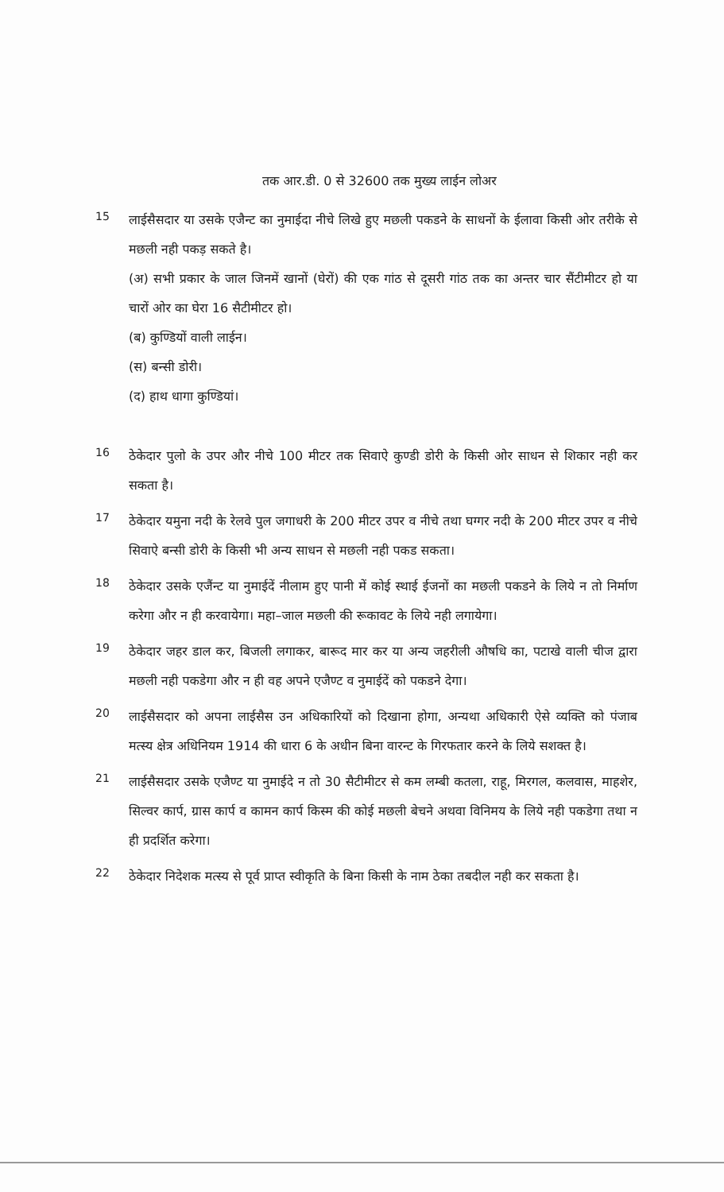तक आर.डी. 0 से 32600 तक मुख्य लाईन लोअर
15
लाईसैसदार या उसके एजैन्ट का नुमाईदा नीचे लिखे हुए मछली पकडने के साधनों के ईलावा किसी ओर तरीके से मछली नही पकड़ सकते है।
(अ) सभी प्रकार के जाल जिनमें खानों (घेरों) की एक गांठ से दूसरी गांठ तक का अन्तर चार सैंटीमीटर हो या चारों ओर का घेरा 16 सैटीमीटर हो।
(ब) कुण्डियों वाली लाईन।
(स) बन्सी डोरी।
(द) हाथ धागा कुण्डियां।
16
ठेकेदार पुलो के उपर और नीचे 100 मीटर तक सिवाऐ कुण्डी डोरी के किसी ओर साधन से शिकार नही कर सकता है।
17
ठेकेदार यमुना नदी के रेलवे पुल जगाधरी के 200 मीटर उपर व नीचे तथा घग्गर नदी के 200 मीटर उपर व नीचे सिवाऐ बन्सी डोरी के किसी भी अन्य साधन से मछली नही पकड सकता।
18
ठेकेदार उसके एजैंन्ट या नुमाईदें नीलाम हुए पानी में कोई स्थाई ईजनों का मछली पकडने के लिये न तो निर्माण करेगा और न ही करवायेगा। महा–जाल मछली की रूकावट के लिये नही लगायेगा।
19
ठेकेदार जहर डाल कर, बिजली लगाकर, बारूद मार कर या अन्य जहरीली औषधि का, पटाखे वाली चीज द्वारा मछली नही पकडेगा और न ही वह अपने एजैण्ट व नुमाईदें को पकडने देगा।
20
लाईसैसदार को अपना लाईसैस उन अधिकारियों को दिखाना होगा, अन्यथा अधिकारी ऐसे व्यक्ति को पंजाब मत्स्य क्षेत्र अधिनियम 1914 की धारा 6 के अधीन बिना वारन्ट के गिरफतार करने के लिये सशक्त है।
21
लाईसैसदार उसके एजैण्ट या नुमाईदे न तो 30 सैटीमीटर से कम लम्बी कतला, राहू, मिरगल, कलवास, माहशेर, सिल्वर कार्प, ग्रास कार्प व कामन कार्प किस्म की कोई मछली बेचने अथवा विनिमय के लिये नही पकडेगा तथा न ही प्रदर्शित करेगा।
22
ठेकेदार निदेशक मत्स्य से पूर्व प्राप्त स्वीकृति के बिना किसी के नाम ठेका तबदील नही कर सकता है।